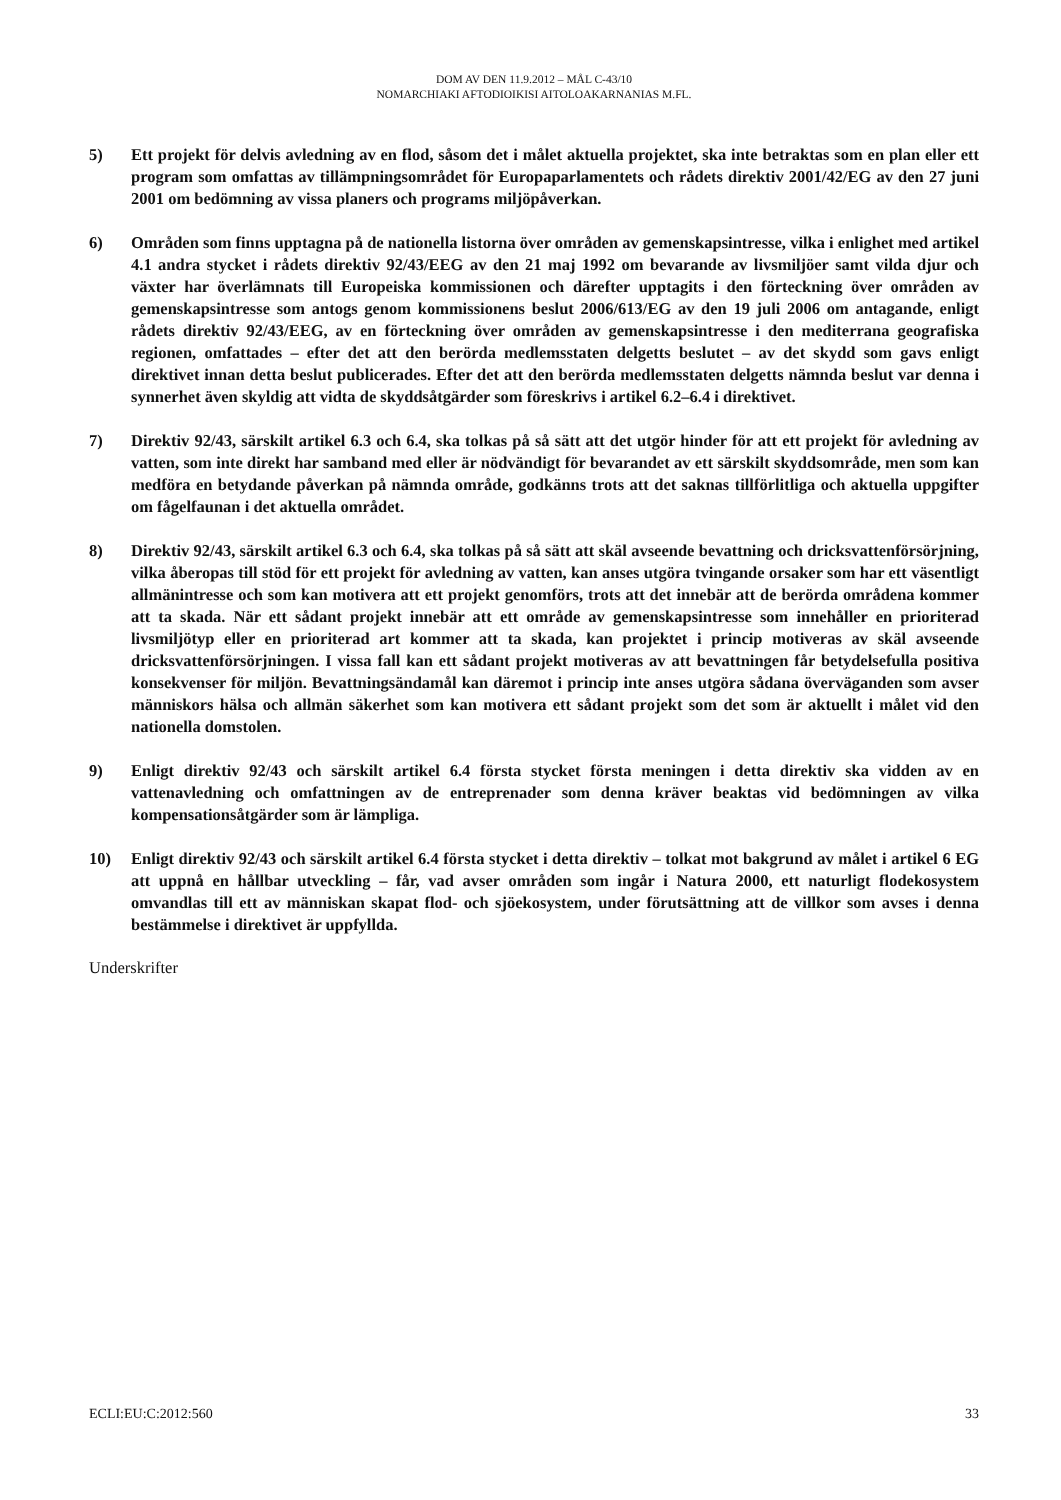DOM AV DEN 11.9.2012 – MÅL C-43/10
NOMARCHIAKI AFTODIOIKISI AITOLOAKARNANIAS M.FL.
5) Ett projekt för delvis avledning av en flod, såsom det i målet aktuella projektet, ska inte betraktas som en plan eller ett program som omfattas av tillämpningsområdet för Europaparlamentets och rådets direktiv 2001/42/EG av den 27 juni 2001 om bedömning av vissa planers och programs miljöpåverkan.
6) Områden som finns upptagna på de nationella listorna över områden av gemenskapsintresse, vilka i enlighet med artikel 4.1 andra stycket i rådets direktiv 92/43/EEG av den 21 maj 1992 om bevarande av livsmiljöer samt vilda djur och växter har överlämnats till Europeiska kommissionen och därefter upptagits i den förteckning över områden av gemenskapsintresse som antogs genom kommissionens beslut 2006/613/EG av den 19 juli 2006 om antagande, enligt rådets direktiv 92/43/EEG, av en förteckning över områden av gemenskapsintresse i den mediterrana geografiska regionen, omfattades – efter det att den berörda medlemsstaten delgetts beslutet – av det skydd som gavs enligt direktivet innan detta beslut publicerades. Efter det att den berörda medlemsstaten delgetts nämnda beslut var denna i synnerhet även skyldig att vidta de skyddsåtgärder som föreskrivs i artikel 6.2–6.4 i direktivet.
7) Direktiv 92/43, särskilt artikel 6.3 och 6.4, ska tolkas på så sätt att det utgör hinder för att ett projekt för avledning av vatten, som inte direkt har samband med eller är nödvändigt för bevarandet av ett särskilt skyddsområde, men som kan medföra en betydande påverkan på nämnda område, godkänns trots att det saknas tillförlitliga och aktuella uppgifter om fågelfaunan i det aktuella området.
8) Direktiv 92/43, särskilt artikel 6.3 och 6.4, ska tolkas på så sätt att skäl avseende bevattning och dricksvattenförsörjning, vilka åberopas till stöd för ett projekt för avledning av vatten, kan anses utgöra tvingande orsaker som har ett väsentligt allmänintresse och som kan motivera att ett projekt genomförs, trots att det innebär att de berörda områdena kommer att ta skada. När ett sådant projekt innebär att ett område av gemenskapsintresse som innehåller en prioriterad livsmiljötyp eller en prioriterad art kommer att ta skada, kan projektet i princip motiveras av skäl avseende dricksvattenförsörjningen. I vissa fall kan ett sådant projekt motiveras av att bevattningen får betydelsefulla positiva konsekvenser för miljön. Bevattningsändamål kan däremot i princip inte anses utgöra sådana överväganden som avser människors hälsa och allmän säkerhet som kan motivera ett sådant projekt som det som är aktuellt i målet vid den nationella domstolen.
9) Enligt direktiv 92/43 och särskilt artikel 6.4 första stycket första meningen i detta direktiv ska vidden av en vattenavledning och omfattningen av de entreprenader som denna kräver beaktas vid bedömningen av vilka kompensationsåtgärder som är lämpliga.
10) Enligt direktiv 92/43 och särskilt artikel 6.4 första stycket i detta direktiv – tolkat mot bakgrund av målet i artikel 6 EG att uppnå en hållbar utveckling – får, vad avser områden som ingår i Natura 2000, ett naturligt flodekosystem omvandlas till ett av människan skapat flod- och sjöekosystem, under förutsättning att de villkor som avses i denna bestämmelse i direktivet är uppfyllda.
Underskrifter
ECLI:EU:C:2012:560 33